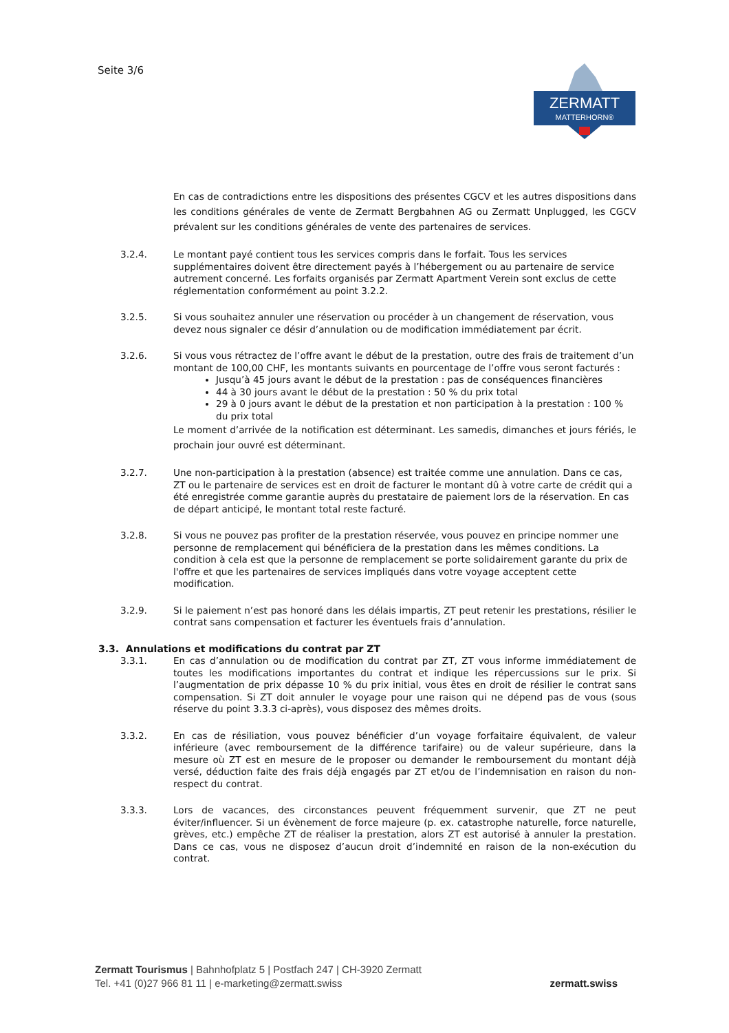Seite 3/6
ZERMATT
MATTERHORN®
En cas de contradictions entre les dispositions des présentes CGCV et les autres dispositions dans les conditions générales de vente de Zermatt Bergbahnen AG ou Zermatt Unplugged, les CGCV prévalent sur les conditions générales de vente des partenaires de services.
3.2.4. Le montant payé contient tous les services compris dans le forfait. Tous les services supplémentaires doivent être directement payés à l’hébergement ou au partenaire de service autrement concerné. Les forfaits organisés par Zermatt Apartment Verein sont exclus de cette réglementation conformément au point 3.2.2.
3.2.5. Si vous souhaitez annuler une réservation ou procéder à un changement de réservation, vous devez nous signaler ce désir d’annulation ou de modification immédiatement par écrit.
3.2.6. Si vous vous rétractez de l’offre avant le début de la prestation, outre des frais de traitement d’un montant de 100,00 CHF, les montants suivants en pourcentage de l’offre vous seront facturés :
Jusqu’à 45 jours avant le début de la prestation : pas de conséquences financières
44 à 30 jours avant le début de la prestation : 50 % du prix total
29 à 0 jours avant le début de la prestation et non participation à la prestation : 100 % du prix total
Le moment d’arrivée de la notification est déterminant. Les samedis, dimanches et jours fériés, le prochain jour ouvré est déterminant.
3.2.7. Une non-participation à la prestation (absence) est traitée comme une annulation. Dans ce cas, ZT ou le partenaire de services est en droit de facturer le montant dû à votre carte de crédit qui a été enregistrée comme garantie auprès du prestataire de paiement lors de la réservation. En cas de départ anticipé, le montant total reste facturé.
3.2.8. Si vous ne pouvez pas profiter de la prestation réservée, vous pouvez en principe nommer une personne de remplacement qui bénéficiera de la prestation dans les mêmes conditions. La condition à cela est que la personne de remplacement se porte solidairement garante du prix de l'offre et que les partenaires de services impliqués dans votre voyage acceptent cette modification.
3.2.9. Si le paiement n’est pas honoré dans les délais impartis, ZT peut retenir les prestations, résilier le contrat sans compensation et facturer les éventuels frais d’annulation.
3.3. Annulations et modifications du contrat par ZT
3.3.1. En cas d’annulation ou de modification du contrat par ZT, ZT vous informe immédiatement de toutes les modifications importantes du contrat et indique les répercussions sur le prix. Si l’augmentation de prix dépasse 10 % du prix initial, vous êtes en droit de résilier le contrat sans compensation. Si ZT doit annuler le voyage pour une raison qui ne dépend pas de vous (sous réserve du point 3.3.3 ci-après), vous disposez des mêmes droits.
3.3.2. En cas de résiliation, vous pouvez bénéficier d’un voyage forfaitaire équivalent, de valeur inférieure (avec remboursement de la différence tarifaire) ou de valeur supérieure, dans la mesure où ZT est en mesure de le proposer ou demander le remboursement du montant déjà versé, déduction faite des frais déjà engagés par ZT et/ou de l’indemnisation en raison du non-respect du contrat.
3.3.3. Lors de vacances, des circonstances peuvent fréquemment survenir, que ZT ne peut éviter/influencer. Si un évènement de force majeure (p. ex. catastrophe naturelle, force naturelle, grèves, etc.) empêche ZT de réaliser la prestation, alors ZT est autorisé à annuler la prestation. Dans ce cas, vous ne disposez d’aucun droit d’indemnité en raison de la non-exécution du contrat.
Zermatt Tourismus | Bahnhofplatz 5 | Postfach 247 | CH-3920 Zermatt
Tel. +41 (0)27 966 81 11 | e-marketing@zermatt.swiss
zermatt.swiss